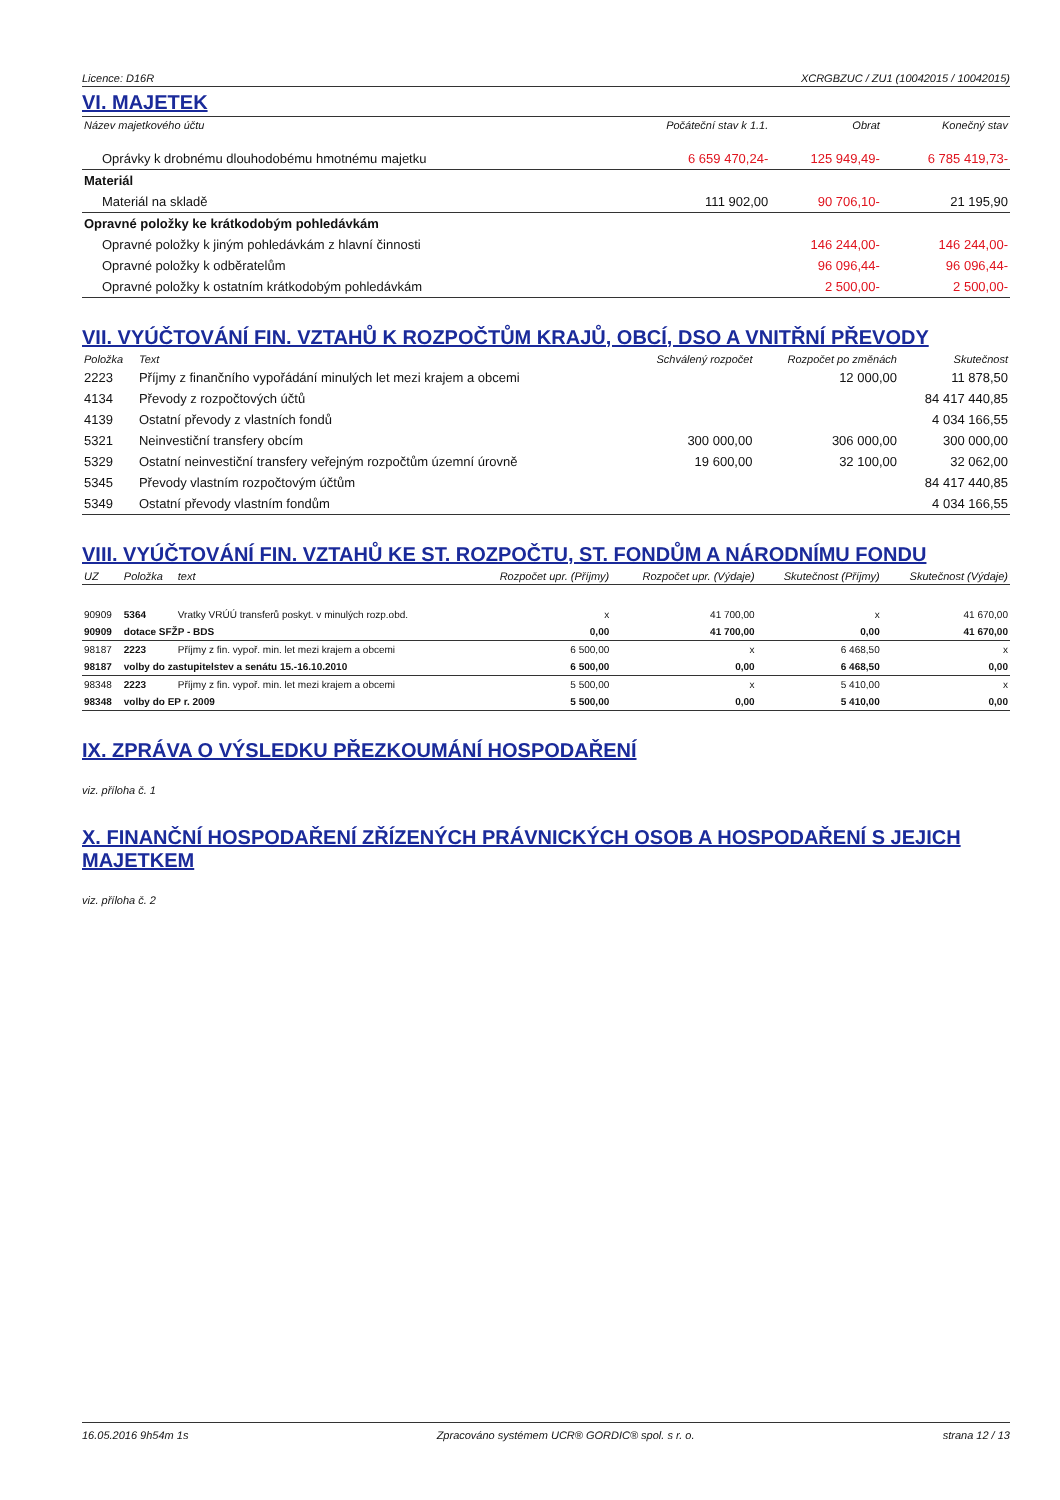Licence: D16R XCRGBZUC / ZU1 (10042015 / 10042015)
VI. MAJETEK
| Název majetkového účtu | Počáteční stav k 1.1. | Obrat | Konečný stav |
| --- | --- | --- | --- |
| Oprávky k drobnému dlouhodobému hmotnému majetku | 6 659 470,24- | 125 949,49- | 6 785 419,73- |
| Materiál | | | |
| Materiál na skladě | 111 902,00 | 90 706,10- | 21 195,90 |
| Opravné položky ke krátkodobým pohledávkám | | | |
| Opravné položky k jiným pohledávkám z hlavní činnosti | | 146 244,00- | 146 244,00- |
| Opravné položky k odběratelům | | 96 096,44- | 96 096,44- |
| Opravné položky k ostatním krátkodobým pohledávkám | | 2 500,00- | 2 500,00- |
VII. VYÚČTOVÁNÍ FIN. VZTAHŮ K ROZPOČTŮM KRAJŮ, OBCÍ, DSO A VNITŘNÍ PŘEVODY
| Položka | Text | Schválený rozpočet | Rozpočet po změnách | Skutečnost |
| --- | --- | --- | --- | --- |
| 2223 | Příjmy z finančního vypořádání minulých let mezi krajem a obcemi | | 12 000,00 | 11 878,50 |
| 4134 | Převody z rozpočtových účtů | | | 84 417 440,85 |
| 4139 | Ostatní převody z vlastních fondů | | | 4 034 166,55 |
| 5321 | Neinvestiční transfery obcím | 300 000,00 | 306 000,00 | 300 000,00 |
| 5329 | Ostatní neinvestiční transfery veřejným rozpočtům územní úrovně | 19 600,00 | 32 100,00 | 32 062,00 |
| 5345 | Převody vlastním rozpočtovým účtům | | | 84 417 440,85 |
| 5349 | Ostatní převody vlastním fondům | | | 4 034 166,55 |
VIII. VYÚČTOVÁNÍ FIN. VZTAHŮ KE ST. ROZPOČTU, ST. FONDŮM A NÁRODNÍMU FONDU
| UZ | Položka | text | Rozpočet upr. (Příjmy) | Rozpočet upr. (Výdaje) | Skutečnost (Příjmy) | Skutečnost (Výdaje) |
| --- | --- | --- | --- | --- | --- | --- |
| 90909 | 5364 | Vratky VRÚÚ transferů poskyt. v minulých rozp.obd. | x | 41 700,00 | x | 41 670,00 |
| 90909 | dotace SFŽP - BDS | | 0,00 | 41 700,00 | 0,00 | 41 670,00 |
| 98187 | 2223 | Příjmy z fin. vypoř. min. let mezi krajem a obcemi | 6 500,00 | x | 6 468,50 | x |
| 98187 | volby do zastupitelstev a senátu 15.-16.10.2010 | | 6 500,00 | 0,00 | 6 468,50 | 0,00 |
| 98348 | 2223 | Příjmy z fin. vypoř. min. let mezi krajem a obcemi | 5 500,00 | x | 5 410,00 | x |
| 98348 | volby do EP r. 2009 | | 5 500,00 | 0,00 | 5 410,00 | 0,00 |
IX. ZPRÁVA O VÝSLEDKU PŘEZKOUMÁNÍ HOSPODAŘENÍ
viz. příloha č. 1
X. FINANČNÍ HOSPODAŘENÍ ZŘÍZENÝCH PRÁVNICKÝCH OSOB A HOSPODAŘENÍ S JEJICH MAJETKEM
viz. příloha č. 2
16.05.2016 9h54m 1s Zpracováno systémem UCR® GORDIC® spol. s r. o. strana 12 / 13